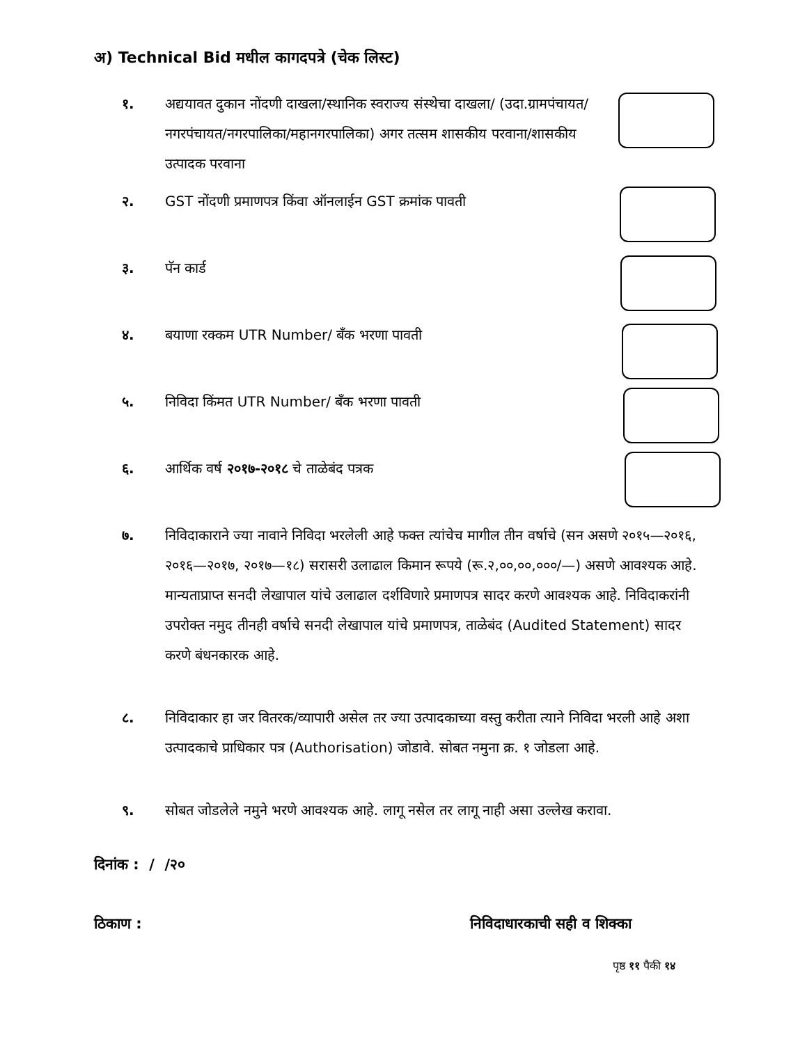अ) Technical Bid मधील कागदपत्रे (चेक लिस्ट)
१. अद्ययावत दुकान नोंदणी दाखला/स्थानिक स्वराज्य संस्थेचा दाखला/ (उदा.ग्रामपंचायत/नगरपंचायत/नगरपालिका/महानगरपालिका) अगर तत्सम शासकीय परवाना/शासकीय उत्पादक परवाना
२. GST नोंदणी प्रमाणपत्र किंवा ऑनलाईन GST क्रमांक पावती
३. पॅन कार्ड
४. बयाणा रक्कम UTR Number/ बँक भरणा पावती
५. निविदा किंमत UTR Number/ बँक भरणा पावती
६. आर्थिक वर्ष २०१७-२०१८ चे ताळेबंद पत्रक
७. निविदाकाराने ज्या नावाने निविदा भरलेली आहे फक्त त्यांचेच मागील तीन वर्षाचे (सन असणे २०१५—२०१६, २०१६—२०१७, २०१७—१८) सरासरी उलाढाल किमान रूपये (रू.२,००,००,०००/—) असणे आवश्यक आहे. मान्यताप्राप्त सनदी लेखापाल यांचे उलाढाल दर्शविणारे प्रमाणपत्र सादर करणे आवश्यक आहे. निविदाकरांनी उपरोक्त नमुद तीनही वर्षाचे सनदी लेखापाल यांचे प्रमाणपत्र, ताळेबंद (Audited Statement) सादर करणे बंधनकारक आहे.
८. निविदाकार हा जर वितरक/व्यापारी असेल तर ज्या उत्पादकाच्या वस्तु करीता त्याने निविदा भरली आहे अशा उत्पादकाचे प्राधिकार पत्र (Authorisation) जोडावे. सोबत नमुना क्र. १ जोडला आहे.
९. सोबत जोडलेले नमुने भरणे आवश्यक आहे. लागू नसेल तर लागू नाही असा उल्लेख करावा.
दिनांक : / /२०
ठिकाण : निविदाधारकाची सही व शिक्का
पृष्ठ ११ पैकी १४